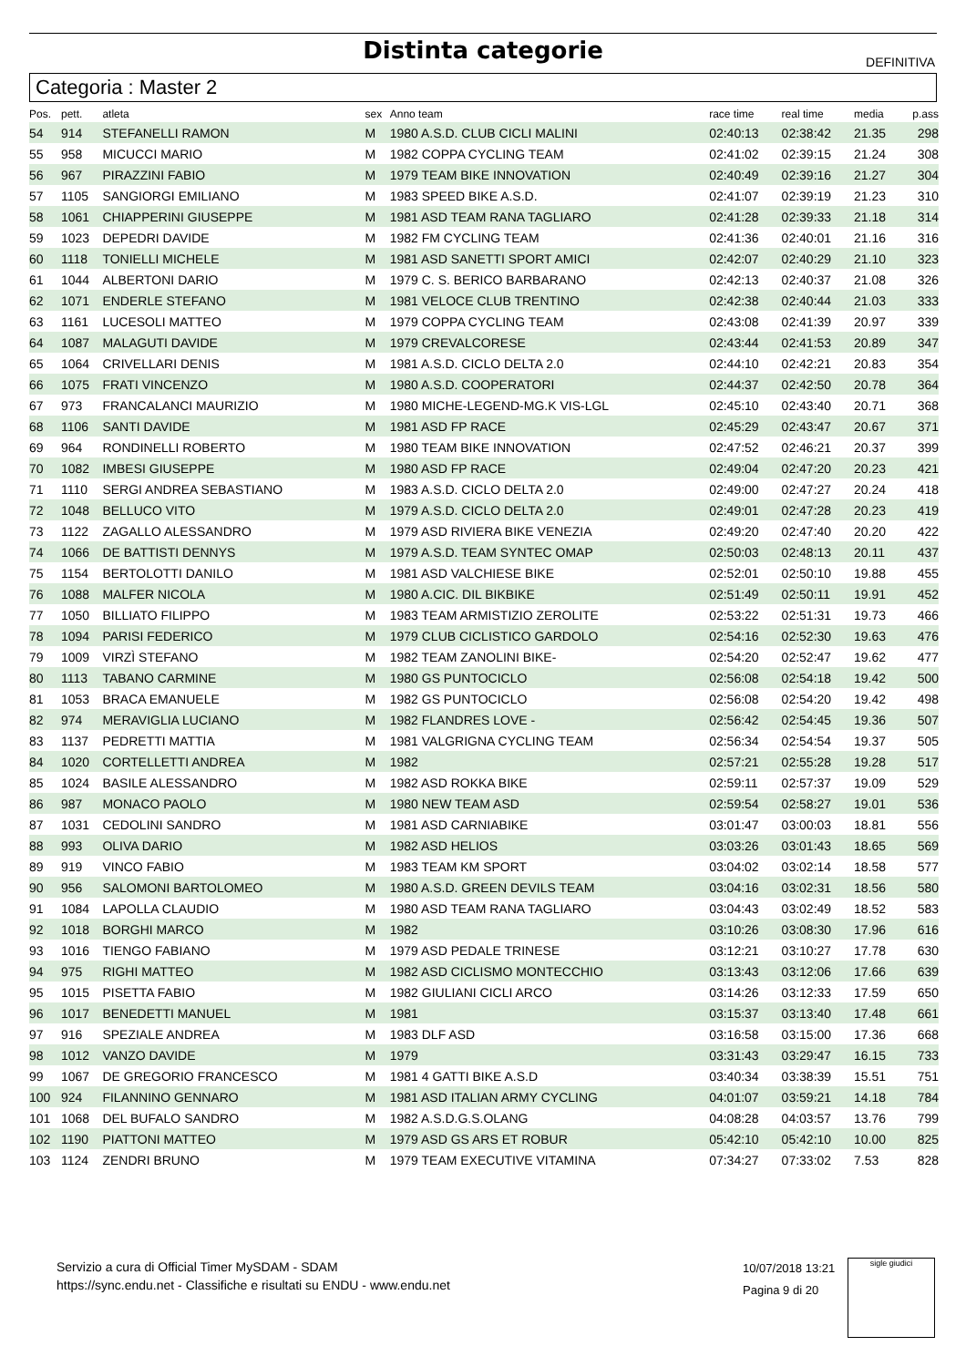Distinta categorie
DEFINITIVA
Categoria : Master 2
| Pos. | pett. | atleta | sex | Anno team | race time | real time | media | p.ass |
| --- | --- | --- | --- | --- | --- | --- | --- | --- |
| 54 | 914 | STEFANELLI RAMON | M | 1980 A.S.D. CLUB CICLI MALINI | 02:40:13 | 02:38:42 | 21.35 | 298 |
| 55 | 958 | MICUCCI MARIO | M | 1982 COPPA CYCLING TEAM | 02:41:02 | 02:39:15 | 21.24 | 308 |
| 56 | 967 | PIRAZZINI FABIO | M | 1979 TEAM BIKE INNOVATION | 02:40:49 | 02:39:16 | 21.27 | 304 |
| 57 | 1105 | SANGIORGI EMILIANO | M | 1983 SPEED BIKE A.S.D. | 02:41:07 | 02:39:19 | 21.23 | 310 |
| 58 | 1061 | CHIAPPERINI GIUSEPPE | M | 1981 ASD TEAM RANA TAGLIARO | 02:41:28 | 02:39:33 | 21.18 | 314 |
| 59 | 1023 | DEPEDRI DAVIDE | M | 1982 FM CYCLING TEAM | 02:41:36 | 02:40:01 | 21.16 | 316 |
| 60 | 1118 | TONIELLI MICHELE | M | 1981 ASD SANETTI SPORT AMICI | 02:42:07 | 02:40:29 | 21.10 | 323 |
| 61 | 1044 | ALBERTONI DARIO | M | 1979 C. S. BERICO BARBARANO | 02:42:13 | 02:40:37 | 21.08 | 326 |
| 62 | 1071 | ENDERLE STEFANO | M | 1981 VELOCE CLUB TRENTINO | 02:42:38 | 02:40:44 | 21.03 | 333 |
| 63 | 1161 | LUCESOLI MATTEO | M | 1979 COPPA CYCLING TEAM | 02:43:08 | 02:41:39 | 20.97 | 339 |
| 64 | 1087 | MALAGUTI DAVIDE | M | 1979 CREVALCORESE | 02:43:44 | 02:41:53 | 20.89 | 347 |
| 65 | 1064 | CRIVELLARI DENIS | M | 1981 A.S.D. CICLO DELTA 2.0 | 02:44:10 | 02:42:21 | 20.83 | 354 |
| 66 | 1075 | FRATI VINCENZO | M | 1980 A.S.D. COOPERATORI | 02:44:37 | 02:42:50 | 20.78 | 364 |
| 67 | 973 | FRANCALANCI MAURIZIO | M | 1980 MICHE-LEGEND-MG.K VIS-LGL | 02:45:10 | 02:43:40 | 20.71 | 368 |
| 68 | 1106 | SANTI DAVIDE | M | 1981 ASD FP RACE | 02:45:29 | 02:43:47 | 20.67 | 371 |
| 69 | 964 | RONDINELLI ROBERTO | M | 1980 TEAM BIKE INNOVATION | 02:47:52 | 02:46:21 | 20.37 | 399 |
| 70 | 1082 | IMBESI GIUSEPPE | M | 1980 ASD FP RACE | 02:49:04 | 02:47:20 | 20.23 | 421 |
| 71 | 1110 | SERGI ANDREA SEBASTIANO | M | 1983 A.S.D. CICLO DELTA 2.0 | 02:49:00 | 02:47:27 | 20.24 | 418 |
| 72 | 1048 | BELLUCO VITO | M | 1979 A.S.D. CICLO DELTA 2.0 | 02:49:01 | 02:47:28 | 20.23 | 419 |
| 73 | 1122 | ZAGALLO ALESSANDRO | M | 1979 ASD RIVIERA BIKE VENEZIA | 02:49:20 | 02:47:40 | 20.20 | 422 |
| 74 | 1066 | DE BATTISTI DENNYS | M | 1979 A.S.D. TEAM SYNTEC OMAP | 02:50:03 | 02:48:13 | 20.11 | 437 |
| 75 | 1154 | BERTOLOTTI DANILO | M | 1981 ASD VALCHIESE BIKE | 02:52:01 | 02:50:10 | 19.88 | 455 |
| 76 | 1088 | MALFER NICOLA | M | 1980 A.CIC. DIL BIKBIKE | 02:51:49 | 02:50:11 | 19.91 | 452 |
| 77 | 1050 | BILLIATO FILIPPO | M | 1983 TEAM ARMISTIZIO ZEROLITE | 02:53:22 | 02:51:31 | 19.73 | 466 |
| 78 | 1094 | PARISI FEDERICO | M | 1979 CLUB CICLISTICO GARDOLO | 02:54:16 | 02:52:30 | 19.63 | 476 |
| 79 | 1009 | VIRZÌ STEFANO | M | 1982 TEAM ZANOLINI BIKE- | 02:54:20 | 02:52:47 | 19.62 | 477 |
| 80 | 1113 | TABANO CARMINE | M | 1980 GS PUNTOCICLO | 02:56:08 | 02:54:18 | 19.42 | 500 |
| 81 | 1053 | BRACA EMANUELE | M | 1982 GS PUNTOCICLO | 02:56:08 | 02:54:20 | 19.42 | 498 |
| 82 | 974 | MERAVIGLIA LUCIANO | M | 1982 FLANDRES LOVE - | 02:56:42 | 02:54:45 | 19.36 | 507 |
| 83 | 1137 | PEDRETTI MATTIA | M | 1981 VALGRIGNA CYCLING TEAM | 02:56:34 | 02:54:54 | 19.37 | 505 |
| 84 | 1020 | CORTELLETTI ANDREA | M | 1982 | 02:57:21 | 02:55:28 | 19.28 | 517 |
| 85 | 1024 | BASILE ALESSANDRO | M | 1982 ASD ROKKA BIKE | 02:59:11 | 02:57:37 | 19.09 | 529 |
| 86 | 987 | MONACO PAOLO | M | 1980 NEW TEAM ASD | 02:59:54 | 02:58:27 | 19.01 | 536 |
| 87 | 1031 | CEDOLINI SANDRO | M | 1981 ASD CARNIABIKE | 03:01:47 | 03:00:03 | 18.81 | 556 |
| 88 | 993 | OLIVA DARIO | M | 1982 ASD HELIOS | 03:03:26 | 03:01:43 | 18.65 | 569 |
| 89 | 919 | VINCO FABIO | M | 1983 TEAM KM SPORT | 03:04:02 | 03:02:14 | 18.58 | 577 |
| 90 | 956 | SALOMONI BARTOLOMEO | M | 1980 A.S.D. GREEN DEVILS TEAM | 03:04:16 | 03:02:31 | 18.56 | 580 |
| 91 | 1084 | LAPOLLA CLAUDIO | M | 1980 ASD TEAM RANA TAGLIARO | 03:04:43 | 03:02:49 | 18.52 | 583 |
| 92 | 1018 | BORGHI MARCO | M | 1982 | 03:10:26 | 03:08:30 | 17.96 | 616 |
| 93 | 1016 | TIENGO FABIANO | M | 1979 ASD PEDALE TRINESE | 03:12:21 | 03:10:27 | 17.78 | 630 |
| 94 | 975 | RIGHI MATTEO | M | 1982 ASD CICLISMO MONTECCHIO | 03:13:43 | 03:12:06 | 17.66 | 639 |
| 95 | 1015 | PISETTA FABIO | M | 1982 GIULIANI CICLI ARCO | 03:14:26 | 03:12:33 | 17.59 | 650 |
| 96 | 1017 | BENEDETTI MANUEL | M | 1981 | 03:15:37 | 03:13:40 | 17.48 | 661 |
| 97 | 916 | SPEZIALE ANDREA | M | 1983 DLF ASD | 03:16:58 | 03:15:00 | 17.36 | 668 |
| 98 | 1012 | VANZO DAVIDE | M | 1979 | 03:31:43 | 03:29:47 | 16.15 | 733 |
| 99 | 1067 | DE GREGORIO FRANCESCO | M | 1981 4 GATTI BIKE A.S.D | 03:40:34 | 03:38:39 | 15.51 | 751 |
| 100 | 924 | FILANNINO GENNARO | M | 1981 ASD ITALIAN ARMY CYCLING | 04:01:07 | 03:59:21 | 14.18 | 784 |
| 101 | 1068 | DEL BUFALO SANDRO | M | 1982 A.S.D.G.S.OLANG | 04:08:28 | 04:03:57 | 13.76 | 799 |
| 102 | 1190 | PIATTONI MATTEO | M | 1979 ASD GS ARS ET ROBUR | 05:42:10 | 05:42:10 | 10.00 | 825 |
| 103 | 1124 | ZENDRI BRUNO | M | 1979 TEAM EXECUTIVE VITAMINA | 07:34:27 | 07:33:02 | 7.53 | 828 |
Servizio a cura di Official Timer MySDAM - SDAM
https://sync.endu.net - Classifiche e risultati su ENDU - www.endu.net
10/07/2018 13:21
Pagina 9 di 20
sigle giudici